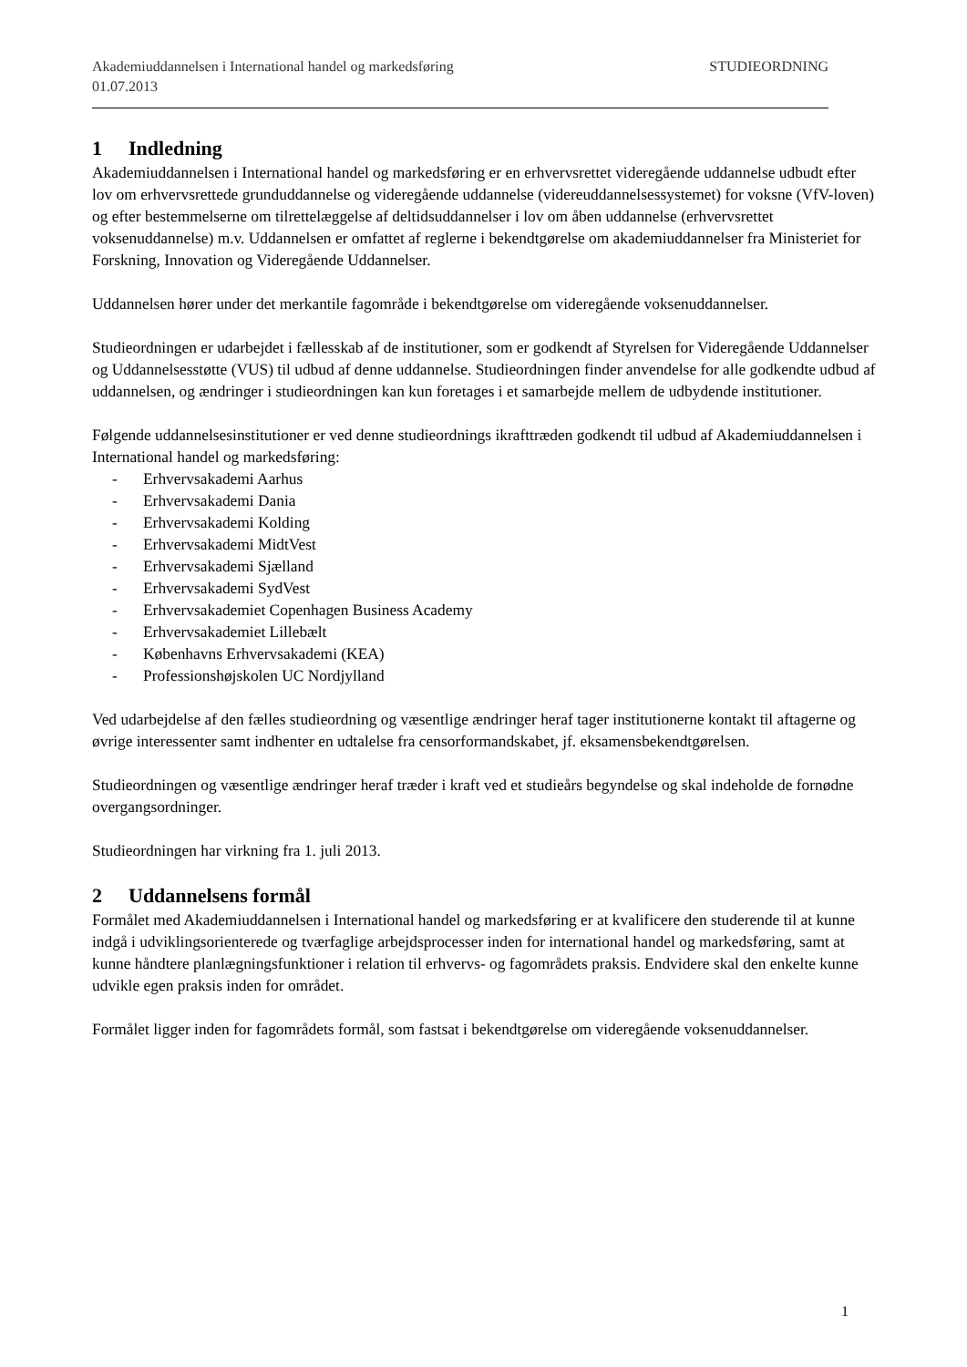Akademiuddannelsen i International handel og markedsføring STUDIEORDNING
01.07.2013
1 Indledning
Akademiuddannelsen i International handel og markedsføring er en erhvervsrettet videregående uddannelse udbudt efter lov om erhvervsrettede grunduddannelse og videregående uddannelse (videreuddannelsessystemet) for voksne (VfV-loven) og efter bestemmelserne om tilrettelæggelse af deltidsuddannelser i lov om åben uddannelse (erhvervsrettet voksenuddannelse) m.v. Uddannelsen er omfattet af reglerne i bekendtgørelse om akademiuddannelser fra Ministeriet for Forskning, Innovation og Videregående Uddannelser.
Uddannelsen hører under det merkantile fagområde i bekendtgørelse om videregående voksenuddannelser.
Studieordningen er udarbejdet i fællesskab af de institutioner, som er godkendt af Styrelsen for Videregående Uddannelser og Uddannelsesstøtte (VUS) til udbud af denne uddannelse. Studieordningen finder anvendelse for alle godkendte udbud af uddannelsen, og ændringer i studieordningen kan kun foretages i et samarbejde mellem de udbydende institutioner.
Følgende uddannelsesinstitutioner er ved denne studieordnings ikrafttræden godkendt til udbud af Akademiuddannelsen i International handel og markedsføring:
- Erhvervsakademi Aarhus
- Erhvervsakademi Dania
- Erhvervsakademi Kolding
- Erhvervsakademi MidtVest
- Erhvervsakademi Sjælland
- Erhvervsakademi SydVest
- Erhvervsakademiet Copenhagen Business Academy
- Erhvervsakademiet Lillebælt
- Københavns Erhvervsakademi (KEA)
- Professionshøjskolen UC Nordjylland
Ved udarbejdelse af den fælles studieordning og væsentlige ændringer heraf tager institutionerne kontakt til aftagerne og øvrige interessenter samt indhenter en udtalelse fra censorformandskabet, jf. eksamensbekendtgørelsen.
Studieordningen og væsentlige ændringer heraf træder i kraft ved et studieårs begyndelse og skal indeholde de fornødne overgangsordninger.
Studieordningen har virkning fra 1. juli 2013.
2 Uddannelsens formål
Formålet med Akademiuddannelsen i International handel og markedsføring er at kvalificere den studerende til at kunne indgå i udviklingsorienterede og tværfaglige arbejdsprocesser inden for international handel og markedsføring, samt at kunne håndtere planlægningsfunktioner i relation til erhvervs- og fagområdets praksis. Endvidere skal den enkelte kunne udvikle egen praksis inden for området.
Formålet ligger inden for fagområdets formål, som fastsat i bekendtgørelse om videregående voksenuddannelser.
1